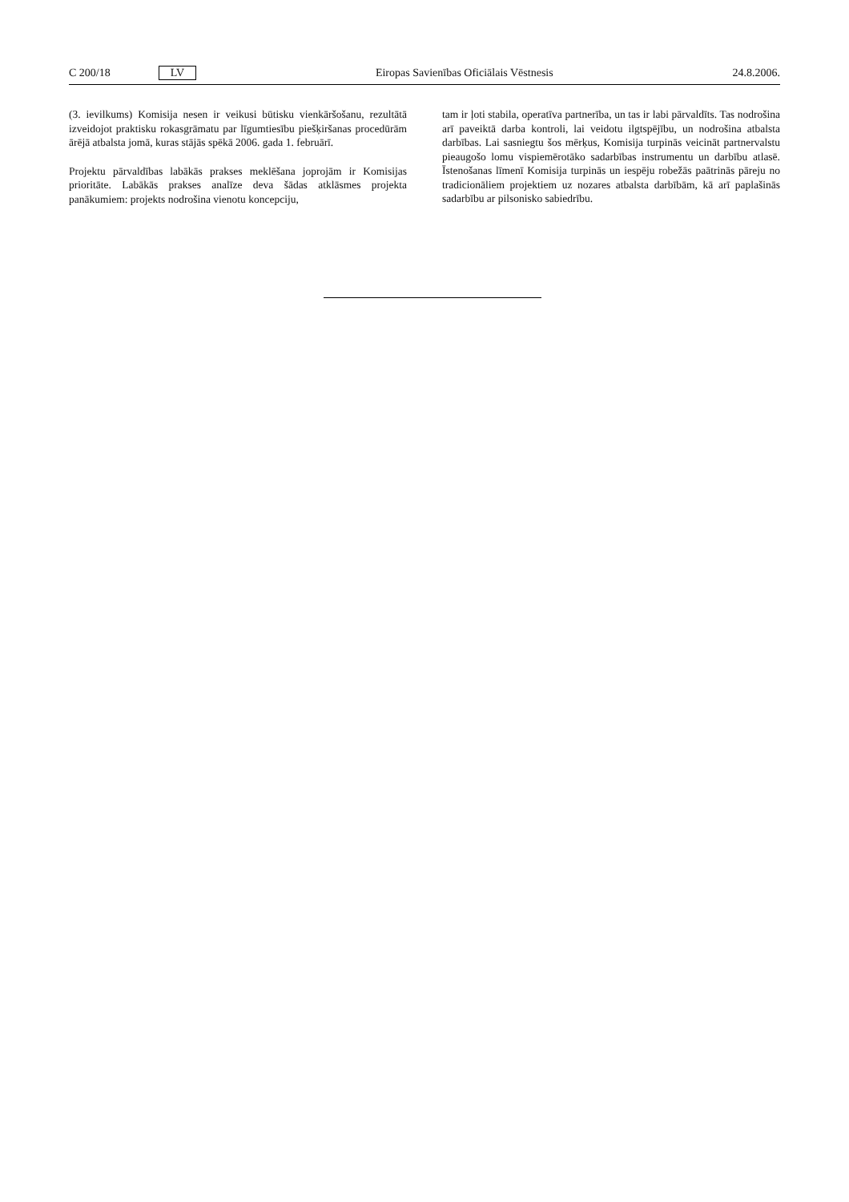C 200/18 LV Eiropas Savienības Oficiālais Vēstnesis 24.8.2006.
(3. ievilkums) Komisija nesen ir veikusi būtisku vienkāršošanu, rezultātā izveidojot praktisku rokasgrāmatu par līgumtiesību piešķiršanas procedūrām ārējā atbalsta jomā, kuras stājās spēkā 2006. gada 1. februārī.
Projektu pārvaldības labākās prakses meklēšana joprojām ir Komisijas prioritāte. Labākās prakses analīze deva šādas atklāsmes projekta panākumiem: projekts nodrošina vienotu koncepciju,
tam ir ļoti stabila, operatīva partnerība, un tas ir labi pārvaldīts. Tas nodrošina arī paveiktā darba kontroli, lai veidotu ilgtspējību, un nodrošina atbalsta darbības. Lai sasniegtu šos mērķus, Komisija turpinās veicināt partnervalstu pieaugošo lomu vispiemērotāko sadarbības instrumentu un darbību atlasē. Īstenošanas līmenī Komisija turpinās un iespēju robežās paātrinās pāreju no tradicionāliem projektiem uz nozares atbalsta darbībām, kā arī paplašinās sadarbību ar pilsonisko sabiedrību.